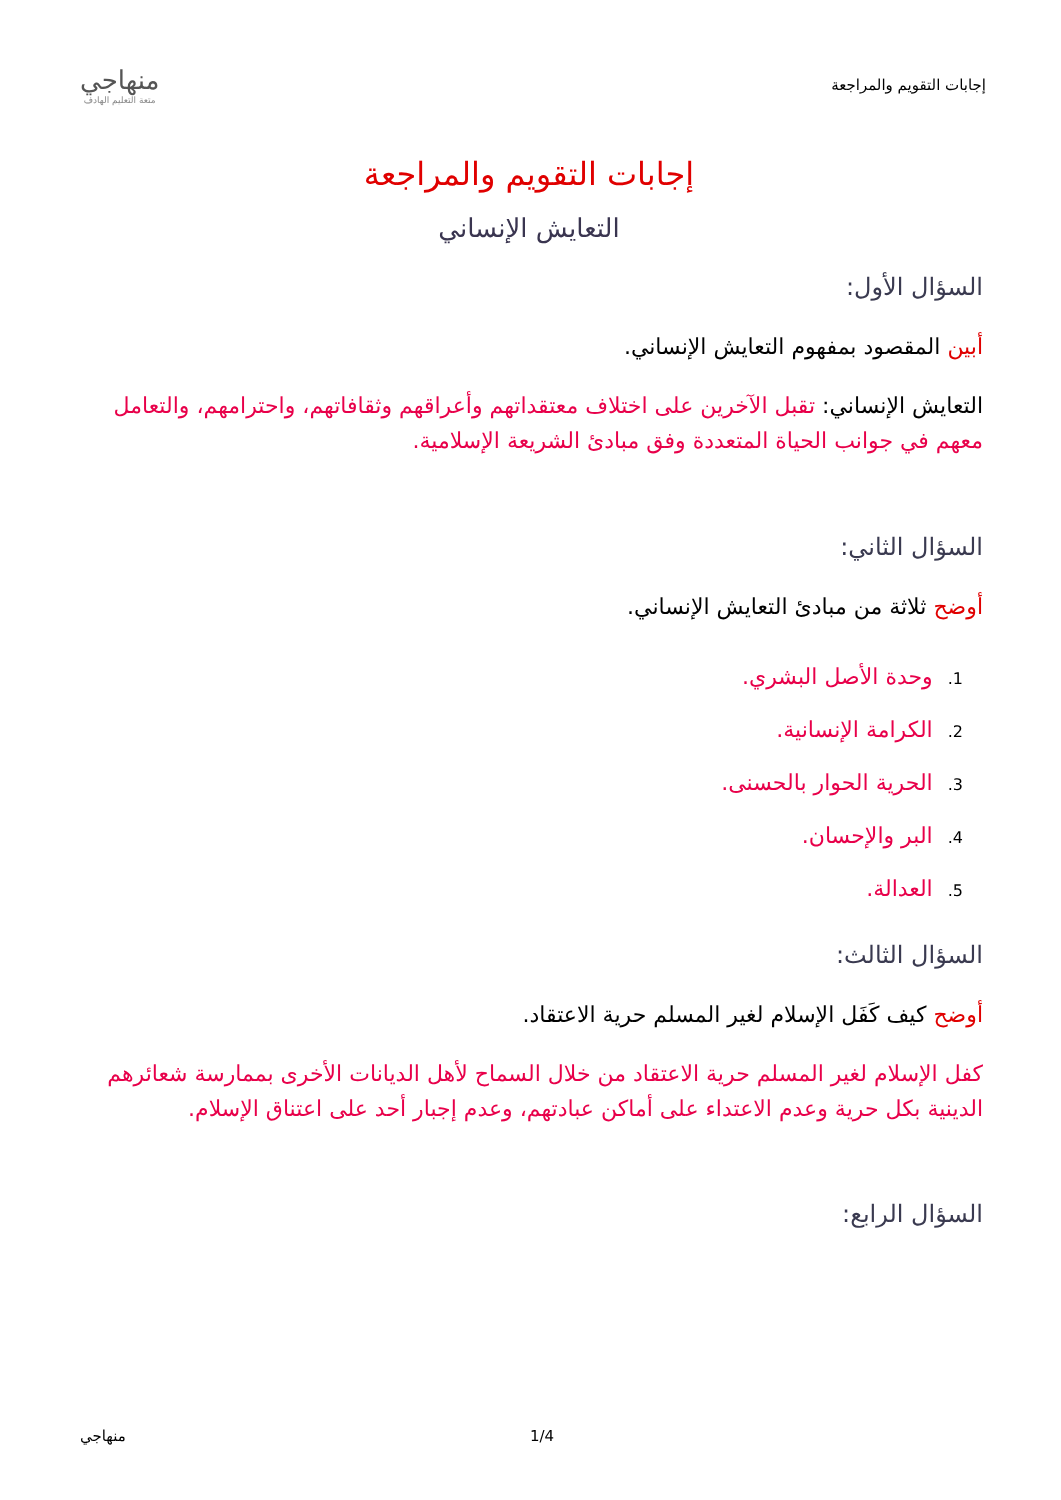إجابات التقويم والمراجعة
منهاجي
متعة التعليم الهادف
إجابات التقويم والمراجعة
التعايش الإنساني
السؤال الأول:
أبين المقصود بمفهوم التعايش الإنساني.
التعايش الإنساني: تقبل الآخرين على اختلاف معتقداتهم وأعراقهم وثقافاتهم، واحترامهم، والتعامل معهم في جوانب الحياة المتعددة وفق مبادئ الشريعة الإسلامية.
السؤال الثاني:
أوضح ثلاثة من مبادئ التعايش الإنساني.
1. وحدة الأصل البشري.
2. الكرامة الإنسانية.
3. الحرية الحوار بالحسنى.
4. البر والإحسان.
5. العدالة.
السؤال الثالث:
أوضح كيف كَفَل الإسلام لغير المسلم حرية الاعتقاد.
كفل الإسلام لغير المسلم حرية الاعتقاد من خلال السماح لأهل الديانات الأخرى بممارسة شعائرهم الدينية بكل حرية وعدم الاعتداء على أماكن عبادتهم، وعدم إجبار أحد على اعتناق الإسلام.
السؤال الرابع:
منهاجي 1/4